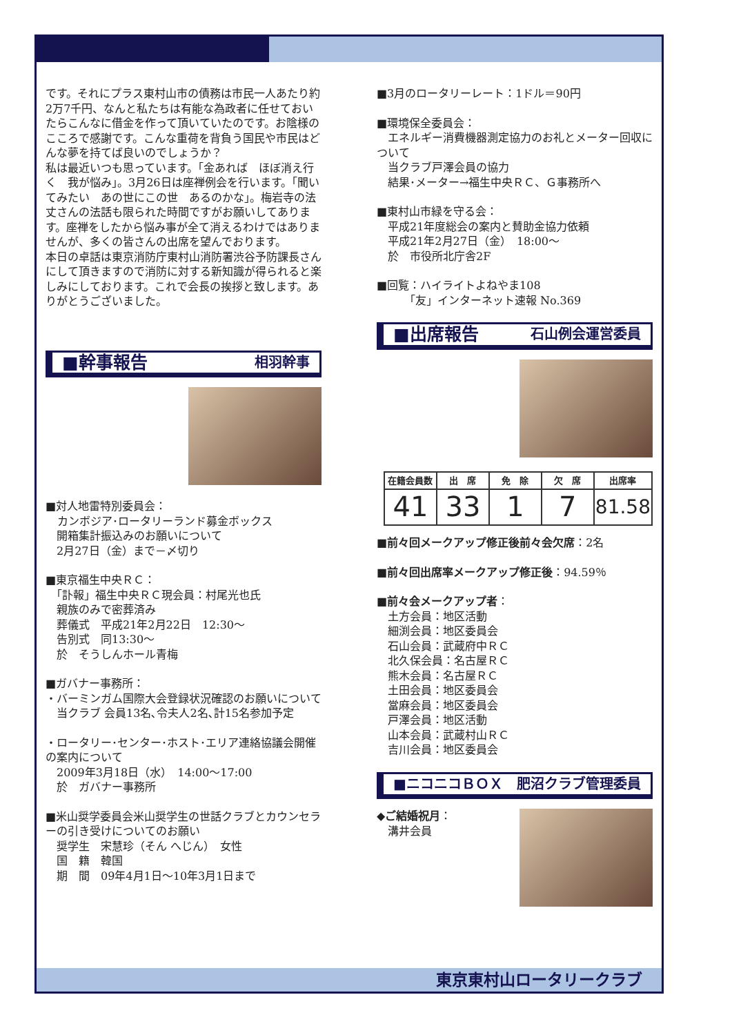です。それにプラス東村山市の債務は市民一人あたり約2万7千円、なんと私たちは有能な為政者に任せておいたらこんなに借金を作って頂いていたのです。お陰様のこころで感謝です。こんな重荷を背負う国民や市民はどんな夢を持てば良いのでしょうか？
私は最近いつも思っています。「金あれば　ほぼ消え行く　我が悩み」。3月26日は座禅例会を行います。「聞いてみたい　あの世にこの世　あるのかな」。梅岩寺の法丈さんの法話も限られた時間ですがお願いしてあります。座禅をしたから悩み事が全て消えるわけではありませんが、多くの皆さんの出席を望んでおります。
本日の卓話は東京消防庁東村山消防署渋谷予防課長さんにして頂きますので消防に対する新知識が得られると楽しみにしております。これで会長の挨拶と致します。ありがとうございました。
■幹事報告 相羽幹事
■対人地雷特別委員会：
カンボジア･ロータリーランド募金ボックス
　開箱集計振込みのお願いについて
　2月27日（金）まで－〆切り
■東京福生中央ＲＣ：
　「訃報」福生中央ＲＣ現会員：村尾光也氏
　親族のみで密葬済み
　葬儀式　平成21年2月22日　12:30～
　告別式　同13:30～
　於　そうしんホール青梅
■ガバナー事務所：
・バーミンガム国際大会登録状況確認のお願いについて
　当クラブ 会員13名､令夫人2名､計15名参加予定
・ロータリー･センター･ホスト･エリア連絡協議会開催の案内について
　2009年3月18日（水）　14:00～17:00
　於　ガバナー事務所
■米山奨学委員会米山奨学生の世話クラブとカウンセラーの引き受けについてのお願い
　奨学生　宋慧珍（そん へじん）　女性
　国　籍　韓国
　期　間　09年4月1日～10年3月1日まで
■3月のロータリーレート：1ドル＝90円
■環境保全委員会：
　エネルギー消費機器測定協力のお礼とメーター回収について
　当クラブ戸澤会員の協力
　結果･メーター→福生中央ＲＣ、Ｇ事務所へ
■東村山市緑を守る会：
　平成21年度総会の案内と賛助金協力依頼
　平成21年2月27日（金）　18:00～
　於　市役所北庁舎2F
■回覧：ハイライトよねやま108
　　　「友」インターネット速報 No.369
■出席報告 石山例会運営委員
| 在籍会員数 | 出 席 | 免 除 | 欠 席 | 出席率 |
| --- | --- | --- | --- | --- |
| 41 | 33 | 1 | 7 | 81.58 |
■前々回メークアップ修正後前々会欠席：2名
■前々回出席率メークアップ修正後：94.59％
■前々会メークアップ者：
　土方会員：地区活動
　細渕会員：地区委員会
　石山会員：武蔵府中ＲＣ
　北久保会員：名古屋ＲＣ
　熊木会員：名古屋ＲＣ
　土田会員：地区委員会
　當麻会員：地区委員会
　戸澤会員：地区活動
　山本会員：武蔵村山ＲＣ
　吉川会員：地区委員会
■ニコニコＢＯＸ 肥沼クラブ管理委員
◆ご結婚祝月：
　溝井会員
東京東村山ロータリークラブ